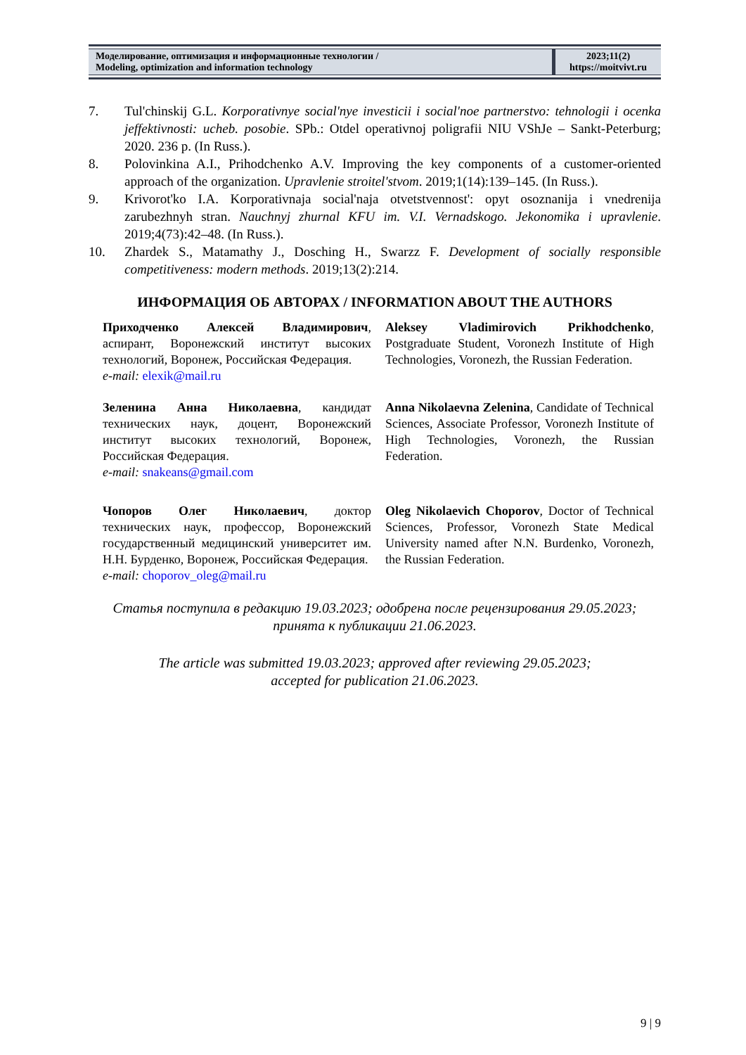Моделирование, оптимизация и информационные технологии /
Modeling, optimization and information technology
2023;11(2)
https://moitvivt.ru
7. Tul'chinskij G.L. Korporativnye social'nye investicii i social'noe partnerstvo: tehnologii i ocenka jeffektivnosti: ucheb. posobie. SPb.: Otdel operativnoj poligrafii NIU VShJe – Sankt-Peterburg; 2020. 236 p. (In Russ.).
8. Polovinkina A.I., Prihodchenko A.V. Improving the key components of a customer-oriented approach of the organization. Upravlenie stroitel'stvom. 2019;1(14):139–145. (In Russ.).
9. Krivorot'ko I.A. Korporativnaja social'naja otvetstvennost': opyt osoznanija i vnedrenija zarubezhnyh stran. Nauchnyj zhurnal KFU im. V.I. Vernadskogo. Jekonomika i upravlenie. 2019;4(73):42–48. (In Russ.).
10. Zhardek S., Matamathy J., Dosching H., Swarzz F. Development of socially responsible competitiveness: modern methods. 2019;13(2):214.
ИНФОРМАЦИЯ ОБ АВТОРАХ / INFORMATION ABOUT THE AUTHORS
Приходченко Алексей Владимирович, аспирант, Воронежский институт высоких технологий, Воронеж, Российская Федерация.
e-mail: elexik@mail.ru
Aleksey Vladimirovich Prikhodchenko, Postgraduate Student, Voronezh Institute of High Technologies, Voronezh, the Russian Federation.
Зеленина Анна Николаевна, кандидат технических наук, доцент, Воронежский институт высоких технологий, Воронеж, Российская Федерация.
e-mail: snakeans@gmail.com
Anna Nikolaevna Zelenina, Candidate of Technical Sciences, Associate Professor, Voronezh Institute of High Technologies, Voronezh, the Russian Federation.
Чопоров Олег Николаевич, доктор технических наук, профессор, Воронежский государственный медицинский университет им. Н.Н. Бурденко, Воронеж, Российская Федерация.
e-mail: choporov_oleg@mail.ru
Oleg Nikolaevich Choporov, Doctor of Technical Sciences, Professor, Voronezh State Medical University named after N.N. Burdenko, Voronezh, the Russian Federation.
Статья поступила в редакцию 19.03.2023; одобрена после рецензирования 29.05.2023;
принята к публикации 21.06.2023.
The article was submitted 19.03.2023; approved after reviewing 29.05.2023;
accepted for publication 21.06.2023.
9 | 9